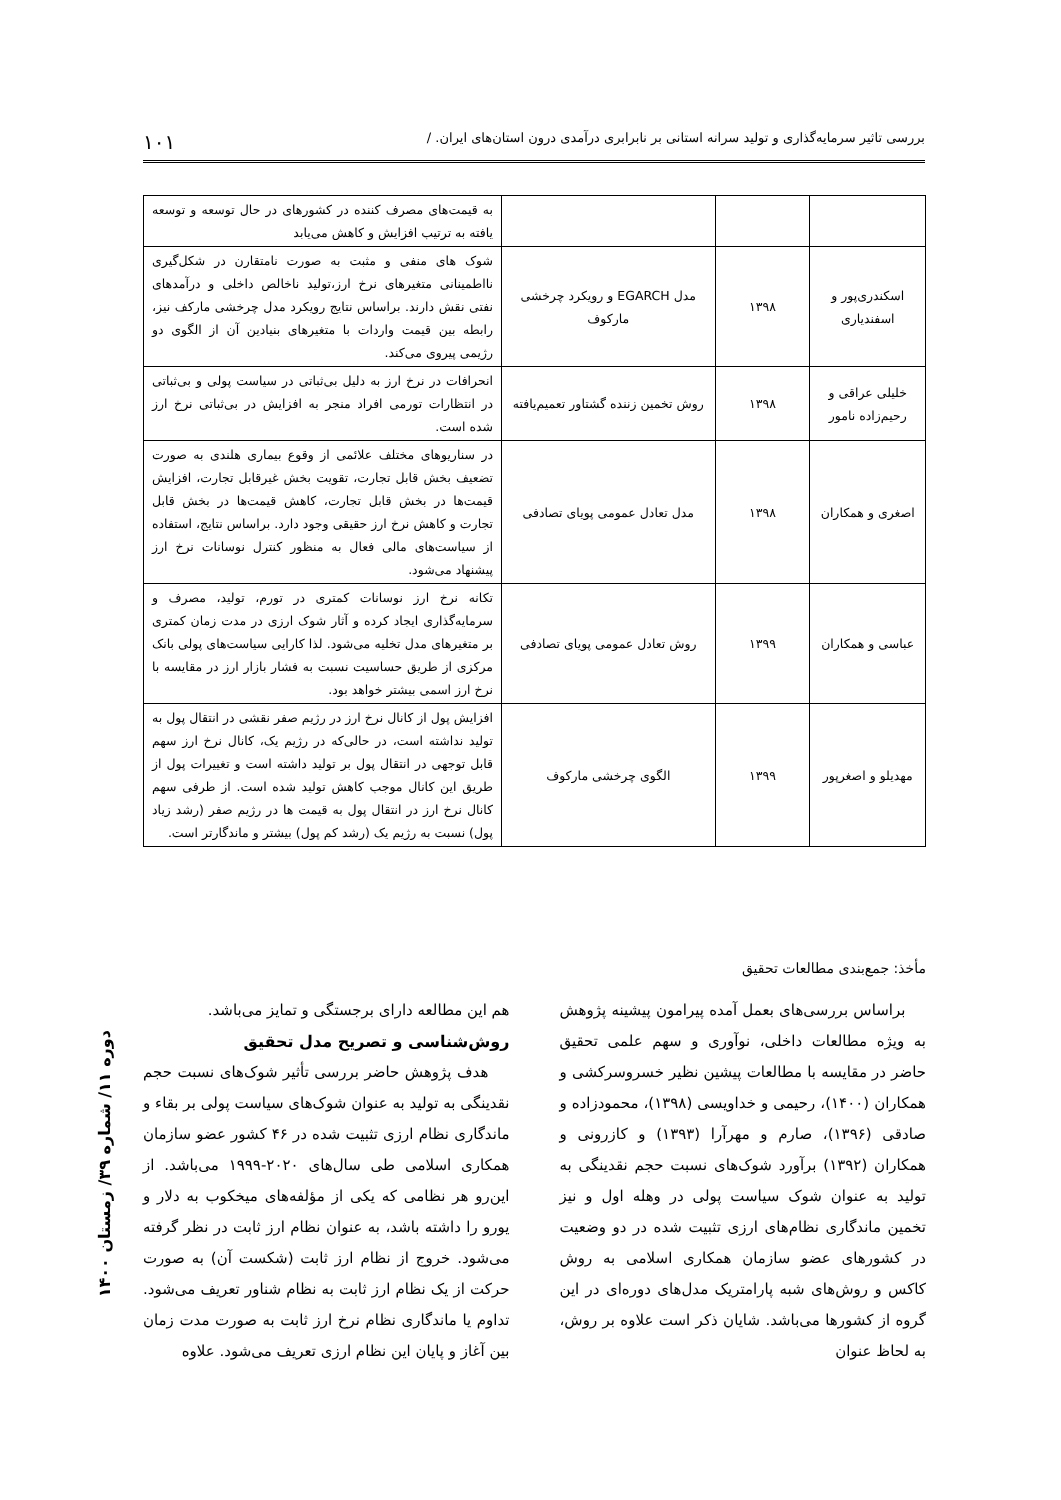بررسی تاثیر سرمایه‌گذاری و تولید سرانه استانی بر نابرابری درآمدی درون استان‌های ایران. / ۱۰۱
| | | | به قیمت‌های مصرف کننده در کشورهای در حال توسعه و توسعه یافته به ترتیب افزایش و کاهش می‌یابد |
| اسکندری‌پور و اسفندیاری | ۱۳۹۸ | مدل EGARCH و رویکرد چرخشی مارکوف | شوک های منفی و مثبت به صورت نامتقارن در شکل‌گیری نااطمینانی متغیرهای نرخ ارز،تولید ناخالص داخلی و درآمدهای نفتی نقش دارند. براساس نتایج رویکرد مدل چرخشی مارکف نیز، رابطه بین قیمت واردات با متغیرهای بنیادین آن از الگوی دو رژیمی پیروی می‌کند. |
| خلیلی عراقی و رحیم‌زاده نامور | ۱۳۹۸ | روش تخمین زننده گشتاور تعمیم‌یافته | انحرافات در نرخ ارز به دلیل بی‌ثباتی در سیاست پولی و بی‌ثباتی در انتظارات تورمی افراد منجر به افزایش در بی‌ثباتی نرخ ارز شده است. |
| اصغری و همکاران | ۱۳۹۸ | مدل تعادل عمومی پویای تصادفی | در سناریوهای مختلف علائمی از وقوع بیماری هلندی به صورت تضعیف بخش قابل تجارت، تقویت بخش غیرقابل تجارت، افزایش قیمت‌ها در بخش قابل تجارت، کاهش قیمت‌ها در بخش قابل تجارت و کاهش نرخ ارز حقیقی وجود دارد. براساس نتایج، استفاده از سیاست‌های مالی فعال به منظور کنترل نوسانات نرخ ارز پیشنهاد می‌شود. |
| عباسی و همکاران | ۱۳۹۹ | روش تعادل عمومی پویای تصادفی | تکانه نرخ ارز نوسانات کمتری در تورم، تولید، مصرف و سرمایه‌گذاری ایجاد کرده و آثار شوک ارزی در مدت زمان کمتری بر متغیرهای مدل تخلیه می‌شود. لذا کارایی سیاست‌های پولی بانک مرکزی از طریق حساسیت نسبت به فشار بازار ارز در مقایسه با نرخ ارز اسمی بیشتر خواهد بود. |
| مهدیلو و اصغرپور | ۱۳۹۹ | الگوی چرخشی مارکوف | افزایش پول از کانال نرخ ارز در رژیم صفر نقشی در انتقال پول به تولید نداشته است، در حالی‌که در رژیم یک، کانال نرخ ارز سهم قابل توجهی در انتقال پول بر تولید داشته است و تغییرات پول از طریق این کانال موجب کاهش تولید شده است. از طرفی سهم کانال نرخ ارز در انتقال پول به قیمت ها در رژیم صفر (رشد زیاد پول) نسبت به رژیم یک (رشد کم پول) بیشتر و ماندگارتر است. |
مأخذ: جمع‌بندی مطالعات تحقیق
براساس بررسی‌های بعمل آمده پیرامون پیشینه پژوهش به ویژه مطالعات داخلی، نوآوری و سهم علمی تحقیق حاضر در مقایسه با مطالعات پیشین نظیر خسروسرکشی و همکاران (۱۴۰۰)، رحیمی و خداویسی (۱۳۹۸)، محمودزاده و صادقی (۱۳۹۶)، صارم و مهرآرا (۱۳۹۳) و کازرونی و همکاران (۱۳۹۲) برآورد شوک‌های نسبت حجم نقدینگی به تولید به عنوان شوک سیاست پولی در وهله اول و نیز تخمین ماندگاری نظام‌های ارزی تثبیت شده در دو وضعیت در کشورهای عضو سازمان همکاری اسلامی به روش کاکس و روش‌های شبه پارامتریک مدل‌های دوره‌ای در این گروه از کشورها می‌باشد. شایان ذکر است علاوه بر روش، به لحاظ عنوان
هم این مطالعه دارای برجستگی و تمایز می‌باشد.
روش‌شناسی و تصریح مدل تحقیق
هدف پژوهش حاضر بررسی تأثیر شوک‌های نسبت حجم نقدینگی به تولید به عنوان شوک‌های سیاست پولی بر بقاء و ماندگاری نظام ارزی تثبیت شده در ۴۶ کشور عضو سازمان همکاری اسلامی طی سال‌های ۲۰۲۰-۱۹۹۹ می‌باشد. از این‌رو هر نظامی که یکی از مؤلفه‌های میخکوب به دلار و یورو را داشته باشد، به عنوان نظام ارز ثابت در نظر گرفته می‌شود. خروج از نظام ارز ثابت (شکست آن) به صورت حرکت از یک نظام ارز ثابت به نظام شناور تعریف می‌شود. تداوم یا ماندگاری نظام نرخ ارز ثابت به صورت مدت زمان بین آغاز و پایان این نظام ارزی تعریف می‌شود. علاوه
دوره ۱۱/ شماره ۳۹/ زمستان ۱۴۰۰